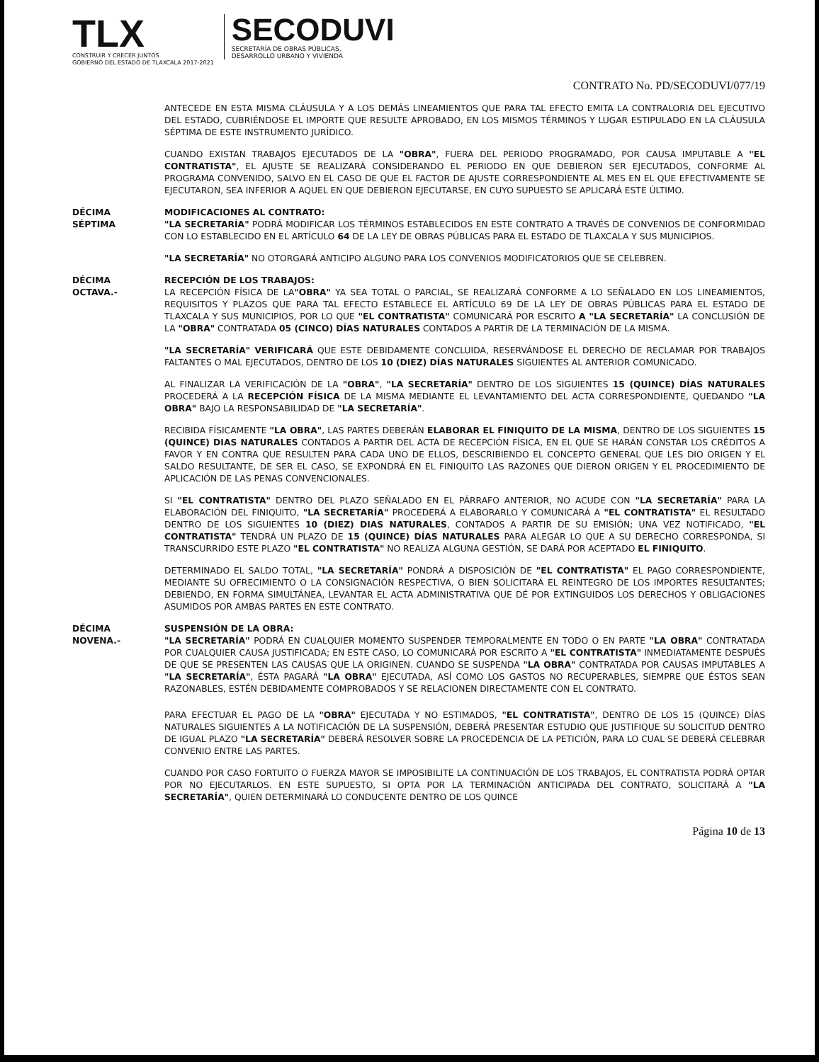TLX
CONSTRUIR Y CRECER JUNTOS
GOBIERNO DEL ESTADO DE TLAXCALA 2017-2021
SECODUVI
SECRETARÍA DE OBRAS PÚBLICAS,
DESARROLLO URBANO Y VIVIENDA
CONTRATO No. PD/SECODUVI/077/19
ANTECEDE EN ESTA MISMA CLÁUSULA Y A LOS DEMÁS LINEAMIENTOS QUE PARA TAL EFECTO EMITA LA CONTRALORIA DEL EJECUTIVO DEL ESTADO, CUBRIÉNDOSE EL IMPORTE QUE RESULTE APROBADO, EN LOS MISMOS TÉRMINOS Y LUGAR ESTIPULADO EN LA CLÁUSULA SÉPTIMA DE ESTE INSTRUMENTO JURÍDICO.
CUANDO EXISTAN TRABAJOS EJECUTADOS DE LA "OBRA", FUERA DEL PERIODO PROGRAMADO, POR CAUSA IMPUTABLE A "EL CONTRATISTA", EL AJUSTE SE REALIZARÁ CONSIDERANDO EL PERIODO EN QUE DEBIERON SER EJECUTADOS, CONFORME AL PROGRAMA CONVENIDO, SALVO EN EL CASO DE QUE EL FACTOR DE AJUSTE CORRESPONDIENTE AL MES EN EL QUE EFECTIVAMENTE SE EJECUTARON, SEA INFERIOR A AQUEL EN QUE DEBIERON EJECUTARSE, EN CUYO SUPUESTO SE APLICARÁ ESTE ÚLTIMO.
DÉCIMA
SÉPTIMA
MODIFICACIONES AL CONTRATO:
"LA SECRETARÍA" PODRÁ MODIFICAR LOS TÉRMINOS ESTABLECIDOS EN ESTE CONTRATO A TRAVÉS DE CONVENIOS DE CONFORMIDAD CON LO ESTABLECIDO EN EL ARTÍCULO 64 DE LA LEY DE OBRAS PÚBLICAS PARA EL ESTADO DE TLAXCALA Y SUS MUNICIPIOS.
"LA SECRETARÍA" NO OTORGARÁ ANTICIPO ALGUNO PARA LOS CONVENIOS MODIFICATORIOS QUE SE CELEBREN.
DÉCIMA
OCTAVA.-
RECEPCIÓN DE LOS TRABAJOS:
LA RECEPCIÓN FÍSICA DE LA"OBRA" YA SEA TOTAL O PARCIAL, SE REALIZARÁ CONFORME A LO SEÑALADO EN LOS LINEAMIENTOS, REQUISITOS Y PLAZOS QUE PARA TAL EFECTO ESTABLECE EL ARTÍCULO 69 DE LA LEY DE OBRAS PÚBLICAS PARA EL ESTADO DE TLAXCALA Y SUS MUNICIPIOS, POR LO QUE "EL CONTRATISTA" COMUNICARÁ POR ESCRITO A "LA SECRETARÍA" LA CONCLUSIÓN DE LA "OBRA" CONTRATADA 05 (CINCO) DÍAS NATURALES CONTADOS A PARTIR DE LA TERMINACIÓN DE LA MISMA.
"LA SECRETARÍA" VERIFICARÁ QUE ESTE DEBIDAMENTE CONCLUIDA, RESERVÁNDOSE EL DERECHO DE RECLAMAR POR TRABAJOS FALTANTES O MAL EJECUTADOS, DENTRO DE LOS 10 (DIEZ) DÍAS NATURALES SIGUIENTES AL ANTERIOR COMUNICADO.
AL FINALIZAR LA VERIFICACIÓN DE LA "OBRA", "LA SECRETARÍA" DENTRO DE LOS SIGUIENTES 15 (QUINCE) DÍAS NATURALES PROCEDERÁ A LA RECEPCIÓN FÍSICA DE LA MISMA MEDIANTE EL LEVANTAMIENTO DEL ACTA CORRESPONDIENTE, QUEDANDO "LA OBRA" BAJO LA RESPONSABILIDAD DE "LA SECRETARÍA".
RECIBIDA FÍSICAMENTE "LA OBRA", LAS PARTES DEBERÁN ELABORAR EL FINIQUITO DE LA MISMA, DENTRO DE LOS SIGUIENTES 15 (QUINCE) DIAS NATURALES CONTADOS A PARTIR DEL ACTA DE RECEPCIÓN FÍSICA, EN EL QUE SE HARÁN CONSTAR LOS CRÉDITOS A FAVOR Y EN CONTRA QUE RESULTEN PARA CADA UNO DE ELLOS, DESCRIBIENDO EL CONCEPTO GENERAL QUE LES DIO ORIGEN Y EL SALDO RESULTANTE, DE SER EL CASO, SE EXPONDRÁ EN EL FINIQUITO LAS RAZONES QUE DIERON ORIGEN Y EL PROCEDIMIENTO DE APLICACIÓN DE LAS PENAS CONVENCIONALES.
SI "EL CONTRATISTA" DENTRO DEL PLAZO SEÑALADO EN EL PÁRRAFO ANTERIOR, NO ACUDE CON "LA SECRETARÍA" PARA LA ELABORACIÓN DEL FINIQUITO, "LA SECRETARÍA" PROCEDERÁ A ELABORARLO Y COMUNICARÁ A "EL CONTRATISTA" EL RESULTADO DENTRO DE LOS SIGUIENTES 10 (DIEZ) DIAS NATURALES, CONTADOS A PARTIR DE SU EMISIÓN; UNA VEZ NOTIFICADO, "EL CONTRATISTA" TENDRÁ UN PLAZO DE 15 (QUINCE) DÍAS NATURALES PARA ALEGAR LO QUE A SU DERECHO CORRESPONDA, SI TRANSCURRIDO ESTE PLAZO "EL CONTRATISTA" NO REALIZA ALGUNA GESTIÓN, SE DARÁ POR ACEPTADO EL FINIQUITO.
DETERMINADO EL SALDO TOTAL, "LA SECRETARÍA" PONDRÁ A DISPOSICIÓN DE "EL CONTRATISTA" EL PAGO CORRESPONDIENTE, MEDIANTE SU OFRECIMIENTO O LA CONSIGNACIÓN RESPECTIVA, O BIEN SOLICITARÁ EL REINTEGRO DE LOS IMPORTES RESULTANTES; DEBIENDO, EN FORMA SIMULTÁNEA, LEVANTAR EL ACTA ADMINISTRATIVA QUE DÉ POR EXTINGUIDOS LOS DERECHOS Y OBLIGACIONES ASUMIDOS POR AMBAS PARTES EN ESTE CONTRATO.
DÉCIMA
NOVENA.-
SUSPENSIÓN DE LA OBRA:
"LA SECRETARÍA" PODRÁ EN CUALQUIER MOMENTO SUSPENDER TEMPORALMENTE EN TODO O EN PARTE "LA OBRA" CONTRATADA POR CUALQUIER CAUSA JUSTIFICADA; EN ESTE CASO, LO COMUNICARÁ POR ESCRITO A "EL CONTRATISTA" INMEDIATAMENTE DESPUÉS DE QUE SE PRESENTEN LAS CAUSAS QUE LA ORIGINEN. CUANDO SE SUSPENDA "LA OBRA" CONTRATADA POR CAUSAS IMPUTABLES A "LA SECRETARÍA", ÉSTA PAGARÁ "LA OBRA" EJECUTADA, ASÍ COMO LOS GASTOS NO RECUPERABLES, SIEMPRE QUE ÉSTOS SEAN RAZONABLES, ESTÉN DEBIDAMENTE COMPROBADOS Y SE RELACIONEN DIRECTAMENTE CON EL CONTRATO.
PARA EFECTUAR EL PAGO DE LA "OBRA" EJECUTADA Y NO ESTIMADOS, "EL CONTRATISTA", DENTRO DE LOS 15 (QUINCE) DÍAS NATURALES SIGUIENTES A LA NOTIFICACIÓN DE LA SUSPENSIÓN, DEBERÁ PRESENTAR ESTUDIO QUE JUSTIFIQUE SU SOLICITUD DENTRO DE IGUAL PLAZO "LA SECRETARÍA" DEBERÁ RESOLVER SOBRE LA PROCEDENCIA DE LA PETICIÓN, PARA LO CUAL SE DEBERÁ CELEBRAR CONVENIO ENTRE LAS PARTES.
CUANDO POR CASO FORTUITO O FUERZA MAYOR SE IMPOSIBILITE LA CONTINUACIÓN DE LOS TRABAJOS, EL CONTRATISTA PODRÁ OPTAR POR NO EJECUTARLOS. EN ESTE SUPUESTO, SI OPTA POR LA TERMINACIÓN ANTICIPADA DEL CONTRATO, SOLICITARÁ A "LA SECRETARÍA", QUIEN DETERMINARÁ LO CONDUCENTE DENTRO DE LOS QUINCE
Página 10 de 13